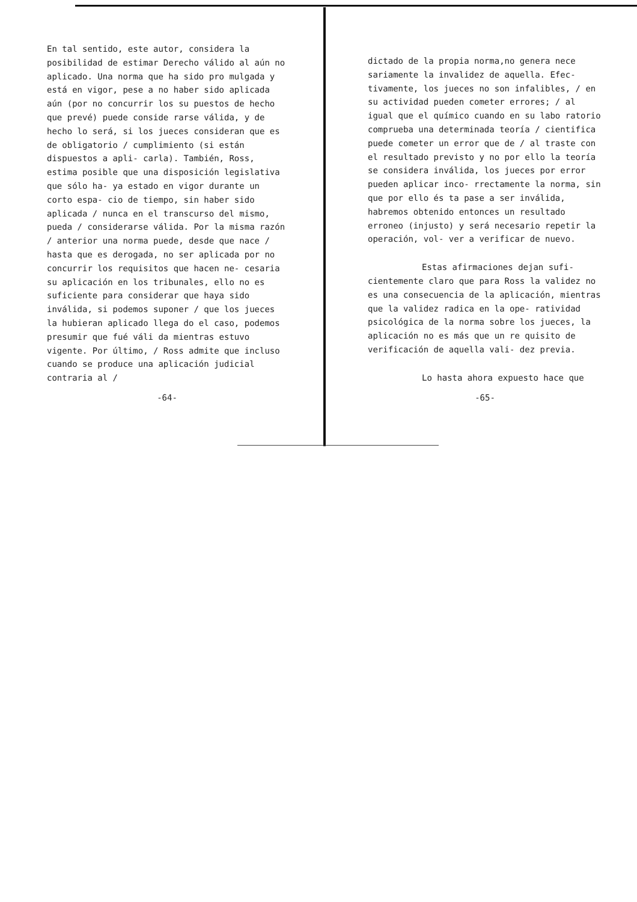En tal sentido, este autor, considera la posibilidad de estimar Derecho válido al aún no aplicado. Una norma que ha sido pro mulgada y está en vigor, pese a no haber sido aplicada aún (por no concurrir los su puestos de hecho que prevé) puede conside rarse válida, y de hecho lo será, si los jueces consideran que es de obligatorio / cumplimiento (si están dispuestos a apli- carla). También, Ross, estima posible que una disposición legislativa que sólo ha- ya estado en vigor durante un corto espa- cio de tiempo, sin haber sido aplicada / nunca en el transcurso del mismo, pueda / considerarse válida. Por la misma razón / anterior una norma puede, desde que nace / hasta que es derogada, no ser aplicada por no concurrir los requisitos que hacen ne- cesaria su aplicación en los tribunales, ello no es suficiente para considerar que haya sido inválida, si podemos suponer / que los jueces la hubieran aplicado llega do el caso, podemos presumir que fué váli da mientras estuvo vigente. Por último, / Ross admite que incluso cuando se produce una aplicación judicial contraria al /
-64-
dictado de la propia norma,no genera nece sariamente la invalidez de aquella. Efec- tivamente, los jueces no son infalibles, / en su actividad pueden cometer errores; / al igual que el químico cuando en su labo ratorio comprueba una determinada teoría / cientifica puede cometer un error que de / al traste con el resultado previsto y no por ello la teoría se considera inválida, los jueces por error pueden aplicar inco- rrectamente la norma, sin que por ello és ta pase a ser inválida, habremos obtenido entonces un resultado erroneo (injusto) y será necesario repetir la operación, vol- ver a verificar de nuevo.
Estas afirmaciones dejan sufi- cientemente claro que para Ross la validez no es una consecuencia de la aplicación, mientras que la validez radica en la ope- ratividad psicológica de la norma sobre los jueces, la aplicación no es más que un re quisito de verificación de aquella vali- dez previa.
Lo hasta ahora expuesto hace que
-65-